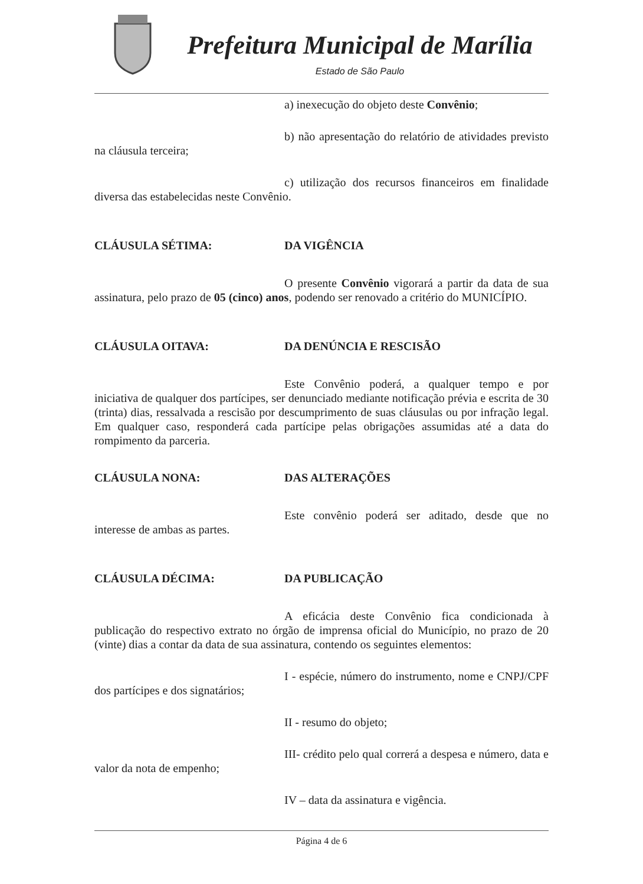Prefeitura Municipal de Marília
Estado de São Paulo
a) inexecução do objeto deste Convênio;
b) não apresentação do relatório de atividades previsto na cláusula terceira;
c) utilização dos recursos financeiros em finalidade diversa das estabelecidas neste Convênio.
CLÁUSULA SÉTIMA: DA VIGÊNCIA
O presente Convênio vigorará a partir da data de sua assinatura, pelo prazo de 05 (cinco) anos, podendo ser renovado a critério do MUNICÍPIO.
CLÁUSULA OITAVA: DA DENÚNCIA E RESCISÃO
Este Convênio poderá, a qualquer tempo e por iniciativa de qualquer dos partícipes, ser denunciado mediante notificação prévia e escrita de 30 (trinta) dias, ressalvada a rescisão por descumprimento de suas cláusulas ou por infração legal. Em qualquer caso, responderá cada partícipe pelas obrigações assumidas até a data do rompimento da parceria.
CLÁUSULA NONA: DAS ALTERAÇÕES
Este convênio poderá ser aditado, desde que no interesse de ambas as partes.
CLÁUSULA DÉCIMA: DA PUBLICAÇÃO
A eficácia deste Convênio fica condicionada à publicação do respectivo extrato no órgão de imprensa oficial do Município, no prazo de 20 (vinte) dias a contar da data de sua assinatura, contendo os seguintes elementos:
I - espécie, número do instrumento, nome e CNPJ/CPF dos partícipes e dos signatários;
II - resumo do objeto;
III- crédito pelo qual correrá a despesa e número, data e valor da nota de empenho;
IV – data da assinatura e vigência.
Página 4 de 6